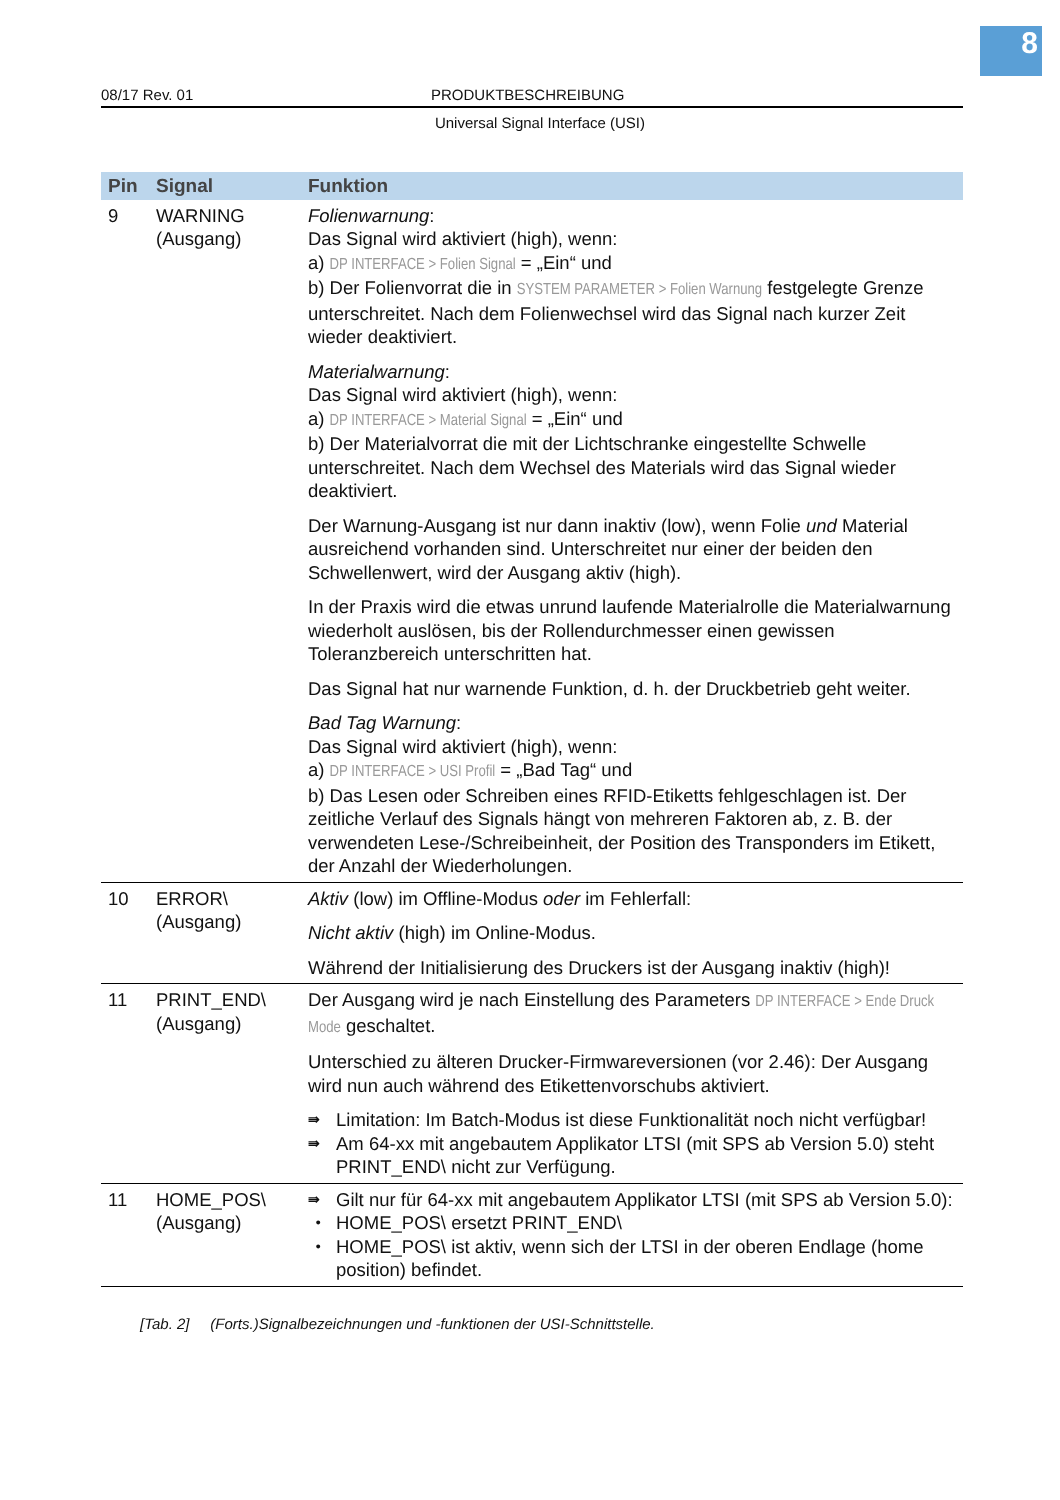8
08/17 Rev. 01 PRODUKTBESCHREIBUNG
Universal Signal Interface (USI)
| Pin | Signal | Funktion |
| --- | --- | --- |
| 9 | WARNING (Ausgang) | Folienwarnung : Das Signal wird aktiviert (high), wenn: a) DP INTERFACE > Folien Signal = „Ein“ und b) Der Folienvorrat die in SYSTEM PARAMETER > Folien Warnung festgelegte Grenze unterschreitet. Nach dem Folienwechsel wird das Signal nach kurzer Zeit wieder deaktiviert. Materialwarnung : Das Signal wird aktiviert (high), wenn: a) DP INTERFACE > Material Signal = „Ein“ und b) Der Materialvorrat die mit der Lichtschranke eingestellte Schwelle unterschreitet. Nach dem Wechsel des Materials wird das Signal wieder deaktiviert. Der Warnung-Ausgang ist nur dann inaktiv (low), wenn Folie und Material ausreichend vorhanden sind. Unterschreitet nur einer der beiden den Schwellenwert, wird der Ausgang aktiv (high). In der Praxis wird die etwas unrund laufende Materialrolle die Materialwarnung wiederholt auslösen, bis der Rollendurchmesser einen gewissen Toleranzbereich unterschritten hat. Das Signal hat nur warnende Funktion, d. h. der Druckbetrieb geht weiter. Bad Tag Warnung : Das Signal wird aktiviert (high), wenn: a) DP INTERFACE > USI Profil = „Bad Tag“ und b) Das Lesen oder Schreiben eines RFID-Etiketts fehlgeschlagen ist. Der zeitliche Verlauf des Signals hängt von mehreren Faktoren ab, z. B. der verwendeten Lese-/Schreibeinheit, der Position des Transponders im Etikett, der Anzahl der Wiederholungen. |
| 10 | ERROR\ (Ausgang) | Aktiv (low) im Offline-Modus oder im Fehlerfall: Nicht aktiv (high) im Online-Modus. Während der Initialisierung des Druckers ist der Ausgang inaktiv (high)! |
| 11 | PRINT_END\ (Ausgang) | Der Ausgang wird je nach Einstellung des Parameters DP INTERFACE > Ende Druck Mode geschaltet. Unterschied zu älteren Drucker-Firmwareversionen (vor 2.46): Der Ausgang wird nun auch während des Etikettenvorschubs aktiviert. ⇛ Limitation: Im Batch-Modus ist diese Funktionalität noch nicht verfügbar! ⇛ Am 64-xx mit angebautem Applikator LTSI (mit SPS ab Version 5.0) steht PRINT_END\ nicht zur Verfügung. |
| 11 | HOME_POS\ (Ausgang) | ⇛ Gilt nur für 64-xx mit angebautem Applikator LTSI (mit SPS ab Version 5.0): • HOME_POS\ ersetzt PRINT_END\ • HOME_POS\ ist aktiv, wenn sich der LTSI in der oberen Endlage (home position) befindet. |
[Tab. 2] (Forts.)Signalbezeichnungen und -funktionen der USI-Schnittstelle.